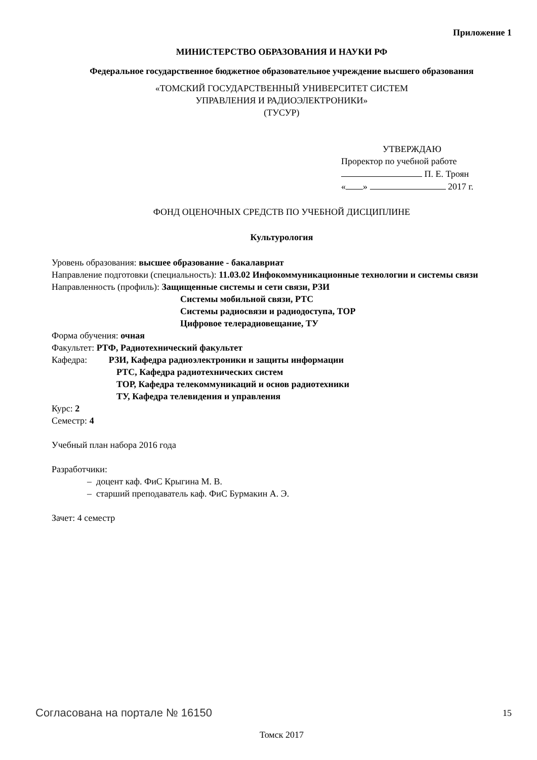Приложение 1
МИНИСТЕРСТВО ОБРАЗОВАНИЯ И НАУКИ РФ
Федеральное государственное бюджетное образовательное учреждение высшего образования
«ТОМСКИЙ ГОСУДАРСТВЕННЫЙ УНИВЕРСИТЕТ СИСТЕМ
УПРАВЛЕНИЯ И РАДИОЭЛЕКТРОНИКИ»
(ТУСУР)
УТВЕРЖДАЮ
Проректор по учебной работе
П. Е. Троян
« » 2017 г.
ФОНД ОЦЕНОЧНЫХ СРЕДСТВ ПО УЧЕБНОЙ ДИСЦИПЛИНЕ
Культурология
Уровень образования: высшее образование - бакалавриат
Направление подготовки (специальность): 11.03.02 Инфокоммуникационные технологии и системы связи
Направленность (профиль): Защищенные системы и сети связи, РЗИ
Системы мобильной связи, РТС
Системы радиосвязи и радиодоступа, ТОР
Цифровое телерадиовещание, ТУ
Форма обучения: очная
Факультет: РТФ, Радиотехнический факультет
Кафедра: РЗИ, Кафедра радиоэлектроники и защиты информации
РТС, Кафедра радиотехнических систем
ТОР, Кафедра телекоммуникаций и основ радиотехники
ТУ, Кафедра телевидения и управления
Курс: 2
Семестр: 4
Учебный план набора 2016 года
Разработчики:
– доцент каф. ФиС Крыгина М. В.
– старший преподаватель каф. ФиС Бурмакин А. Э.
Зачет: 4 семестр
Томск 2017
Согласована на портале № 16150 15